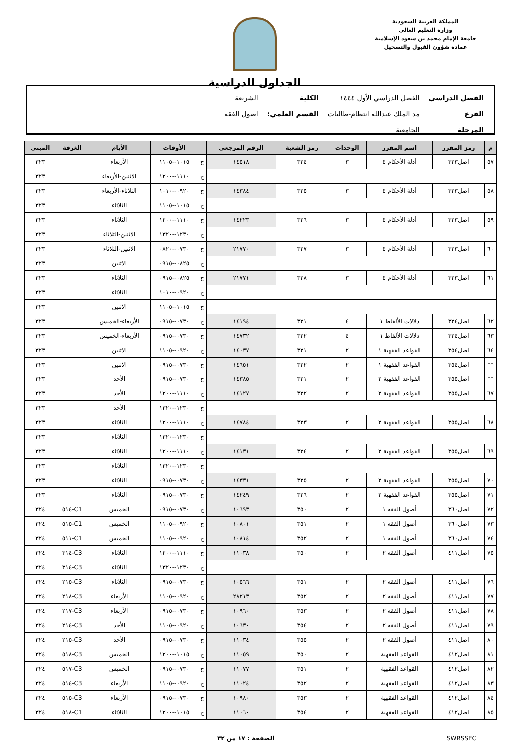المملكة العربية السعودية
وزارة التعليم العالي
جامعة الإمام محمد بن سعود الإسلامية
عمادة شؤون القبول والتسجيل
الجداول الدراسية
| الفصل الدراسي | الفصل الدراسي الأول ١٤٤٤ | الكلية | الشريعة |
| الفرع | مد الملك عبدالله انتظام-طالبات | القسم العلمي: | اصول الفقه |
| المرحلة | الجامعية | | |
| م | رمز المقرر | اسم المقرر | الوحدات | رمز الشعبة | الرقم المرجعي | | الأوقات | الأيام | الغرفة | المبنى |
| --- | --- | --- | --- | --- | --- | --- | --- | --- | --- | --- |
| ٥٧ | اصل٣٢٣ | أدلة الأحكام ٤ | ٣ | ٣٢٤ | ١٤٥١٨ | ح | ١٠١٥--١١٠٥ | الأربعاء | | ٣٢٣ |
| | | | | | | ح | ١١١٠--١٢٠٠ | الاثنين-الأربعاء | | ٣٢٣ |
| ٥٨ | اصل٣٢٣ | أدلة الأحكام ٤ | ٣ | ٣٢٥ | ١٤٣٨٤ | ح | ٠٩٢٠--١٠١٠ | الثلاثاء-الأربعاء | | ٣٢٣ |
| | | | | | | ح | ١٠١٥--١١٠٥ | الثلاثاء | | ٣٢٣ |
| ٥٩ | اصل٣٢٣ | أدلة الأحكام ٤ | ٣ | ٣٢٦ | ١٤٢٢٣ | ح | ١١١٠--١٢٠٠ | الثلاثاء | | ٣٢٣ |
| | | | | | | ح | ١٢٣٠--١٣٢٠ | الاثنين-الثلاثاء | | ٣٢٣ |
| ٦٠ | اصل٣٢٣ | أدلة الأحكام ٤ | ٣ | ٣٢٧ | ٢١٧٧٠ | ح | ٠٧٣٠--٠٨٢٠ | الاثنين-الثلاثاء | | ٣٢٣ |
| | | | | | | ح | ٠٨٢٥--٠٩١٥ | الاثنين | | ٣٢٣ |
| ٦١ | اصل٣٢٣ | أدلة الأحكام ٤ | ٣ | ٣٢٨ | ٢١٧٧١ | ح | ٠٨٢٥--٠٩١٥ | الثلاثاء | | ٣٢٣ |
| | | | | | | ح | ٠٩٢٠--١٠١٠ | الثلاثاء | | ٣٢٣ |
| | | | | | | ح | ١٠١٥--١١٠٥ | الاثنين | | ٣٢٣ |
| ٦٢ | اصل٣٢٤ | دلالات الألفاظ ١ | ٤ | ٣٢١ | ١٤١٩٤ | ح | ٠٧٣٠--٠٩١٥ | الأربعاء-الخميس | | ٣٢٣ |
| ٦٣ | اصل٣٢٤ | دلالات الألفاظ ١ | ٤ | ٣٢٢ | ١٤٧٣٢ | ح | ٠٧٣٠--٠٩١٥ | الأربعاء-الخميس | | ٣٢٣ |
| ٦٤ | اصل٣٥٤ | القواعد الفقهية ١ | ٢ | ٣٢١ | ١٤٠٣٧ | ح | ٠٩٢٠--١١٠٥ | الاثنين | | ٣٢٣ |
| ** | اصل٣٥٤ | القواعد الفقهية ١ | ٢ | ٣٢٢ | ١٤٦٥١ | ح | ٠٧٣٠--٠٩١٥ | الاثنين | | ٣٢٣ |
| ** | اصل٣٥٥ | القواعد الفقهية ٢ | ٢ | ٣٢١ | ١٤٣٨٥ | ح | ٠٧٣٠--٠٩١٥ | الأحد | | ٣٢٣ |
| ٦٧ | اصل٣٥٥ | القواعد الفقهية ٢ | ٢ | ٣٢٢ | ١٤١٢٧ | ح | ١١١٠--١٢٠٠ | الأحد | | ٣٢٣ |
| | | | | | | ح | ١٢٣٠--١٣٢٠ | الأحد | | ٣٢٣ |
| ٦٨ | اصل٣٥٥ | القواعد الفقهية ٢ | ٢ | ٣٢٣ | ١٤٧٨٤ | ح | ١١١٠--١٢٠٠ | الثلاثاء | | ٣٢٣ |
| | | | | | | ح | ١٢٣٠--١٣٢٠ | الثلاثاء | | ٣٢٣ |
| ٦٩ | اصل٣٥٥ | القواعد الفقهية ٢ | ٢ | ٣٢٤ | ١٤١٣١ | ح | ١١١٠--١٢٠٠ | الثلاثاء | | ٣٢٣ |
| | | | | | | ح | ١٢٣٠--١٣٢٠ | الثلاثاء | | ٣٢٣ |
| ٧٠ | اصل٣٥٥ | القواعد الفقهية ٢ | ٢ | ٣٢٥ | ١٤٣٣١ | ح | ٠٧٣٠--٠٩١٥ | الثلاثاء | | ٣٢٣ |
| ٧١ | اصل٣٥٥ | القواعد الفقهية ٢ | ٢ | ٣٢٦ | ١٤٢٤٩ | ح | ٠٧٣٠--٠٩١٥ | الثلاثاء | | ٣٢٣ |
| ٧٢ | اصل٣٦٠ | أصول الفقه ١ | ٢ | ٣٥٠ | ١٠٦٩٣ | ح | ٠٧٣٠--٠٩١٥ | الخميس | C1-٥١٤ | ٣٢٤ |
| ٧٣ | اصل٣٦٠ | أصول الفقه ١ | ٢ | ٣٥١ | ١٠٨٠١ | ح | ٠٩٢٠--١١٠٥ | الخميس | C1-٥١٥ | ٣٢٤ |
| ٧٤ | اصل٣٦٠ | أصول الفقه ١ | ٢ | ٣٥٢ | ١٠٨١٤ | ح | ٠٩٢٠--١١٠٥ | الخميس | C1-٥١١ | ٣٢٤ |
| ٧٥ | اصل٤١١ | أصول الفقه ٢ | ٢ | ٣٥٠ | ١١٠٣٨ | ح | ١١١٠--١٢٠٠ | الثلاثاء | C3-٣١٤ | ٣٢٤ |
| | | | | | | ح | ١٢٣٠--١٣٢٠ | الثلاثاء | C3-٣١٤ | ٣٢٤ |
| ٧٦ | اصل٤١١ | أصول الفقه ٢ | ٢ | ٣٥١ | ١٠٥٦٦ | ح | ٠٧٣٠--٠٩١٥ | الثلاثاء | C3-٢١٥ | ٣٢٤ |
| ٧٧ | اصل٤١١ | أصول الفقه ٢ | ٢ | ٣٥٢ | ٢٨٢١٣ | ح | ٠٩٢٠--١١٠٥ | الأربعاء | C3-٢١٨ | ٣٢٤ |
| ٧٨ | اصل٤١١ | أصول الفقه ٢ | ٢ | ٣٥٣ | ١٠٩٦٠ | ح | ٠٧٣٠--٠٩١٥ | الأربعاء | C3-٢١٧ | ٣٢٤ |
| ٧٩ | اصل٤١١ | أصول الفقه ٢ | ٢ | ٣٥٤ | ١٠٦٣٠ | ح | ٠٩٢٠--١١٠٥ | الأحد | C3-٢١٤ | ٣٢٤ |
| ٨٠ | اصل٤١١ | أصول الفقه ٢ | ٢ | ٣٥٥ | ١١٠٣٤ | ح | ٠٧٣٠--٠٩١٥ | الأحد | C3-٢١٥ | ٣٢٤ |
| ٨١ | اصل٤١٢ | القواعد الفقهية | ٢ | ٣٥٠ | ١١٠٥٩ | ح | ١٠١٥--١٢٠٠ | الخميس | C3-٥١٨ | ٣٢٤ |
| ٨٢ | اصل٤١٢ | القواعد الفقهية | ٢ | ٣٥١ | ١١٠٧٧ | ح | ٠٧٣٠--٠٩١٥ | الخميس | C3-٥١٧ | ٣٢٤ |
| ٨٣ | اصل٤١٢ | القواعد الفقهية | ٢ | ٣٥٢ | ١١٠٢٤ | ح | ٠٩٢٠--١١٠٥ | الأربعاء | C3-٥١٤ | ٣٢٤ |
| ٨٤ | اصل٤١٢ | القواعد الفقهية | ٢ | ٣٥٣ | ١٠٩٨٠ | ح | ٠٧٣٠--٠٩١٥ | الأربعاء | C3-٥١٥ | ٣٢٤ |
| ٨٥ | اصل٤١٢ | القواعد الفقهية | ٢ | ٣٥٤ | ١١٠٦٠ | ح | ١٠١٥--١٢٠٠ | الثلاثاء | C1-٥١٨ | ٣٢٤ |
SWRSSEC الصفحة : ١٧ من ٣٢